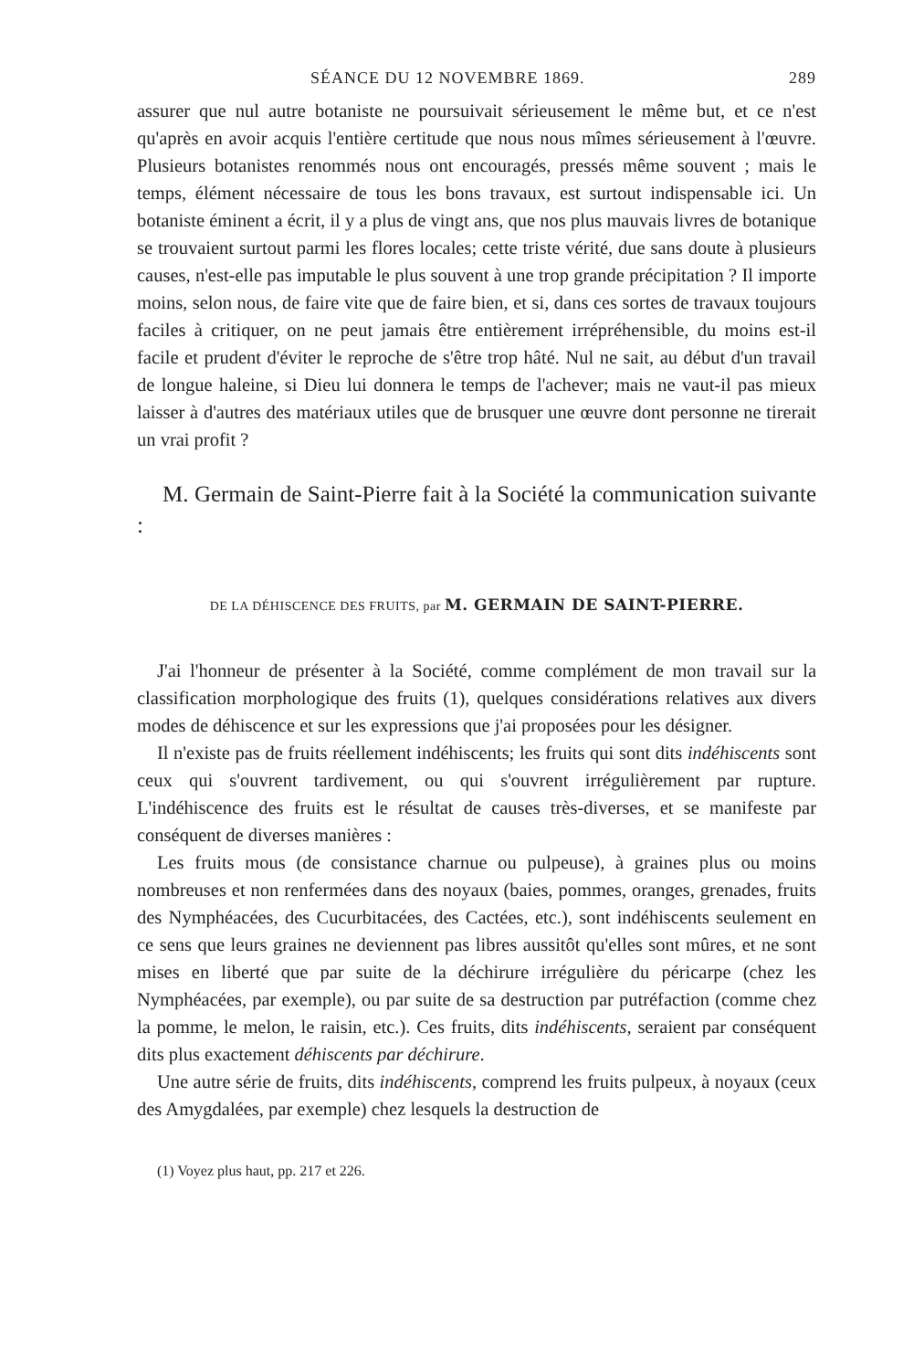SÉANCE DU 12 NOVEMBRE 1869. 289
assurer que nul autre botaniste ne poursuivait sérieusement le même but, et ce n'est qu'après en avoir acquis l'entière certitude que nous nous mîmes sérieusement à l'œuvre. Plusieurs botanistes renommés nous ont encouragés, pressés même souvent ; mais le temps, élément nécessaire de tous les bons travaux, est surtout indispensable ici. Un botaniste éminent a écrit, il y a plus de vingt ans, que nos plus mauvais livres de botanique se trouvaient surtout parmi les flores locales; cette triste vérité, due sans doute à plusieurs causes, n'est-elle pas imputable le plus souvent à une trop grande précipitation ? Il importe moins, selon nous, de faire vite que de faire bien, et si, dans ces sortes de travaux toujours faciles à critiquer, on ne peut jamais être entièrement irrépréhensible, du moins est-il facile et prudent d'éviter le reproche de s'être trop hâté. Nul ne sait, au début d'un travail de longue haleine, si Dieu lui donnera le temps de l'achever; mais ne vaut-il pas mieux laisser à d'autres des matériaux utiles que de brusquer une œuvre dont personne ne tirerait un vrai profit ?
M. Germain de Saint-Pierre fait à la Société la communication suivante :
DE LA DÉHISCENCE DES FRUITS, par M. GERMAIN DE SAINT-PIERRE.
J'ai l'honneur de présenter à la Société, comme complément de mon travail sur la classification morphologique des fruits (1), quelques considérations relatives aux divers modes de déhiscence et sur les expressions que j'ai proposées pour les désigner.
Il n'existe pas de fruits réellement indéhiscents; les fruits qui sont dits indéhiscents sont ceux qui s'ouvrent tardivement, ou qui s'ouvrent irrégulièrement par rupture. L'indéhiscence des fruits est le résultat de causes très-diverses, et se manifeste par conséquent de diverses manières :
Les fruits mous (de consistance charnue ou pulpeuse), à graines plus ou moins nombreuses et non renfermées dans des noyaux (baies, pommes, oranges, grenades, fruits des Nymphéacées, des Cucurbitacées, des Cactées, etc.), sont indéhiscents seulement en ce sens que leurs graines ne deviennent pas libres aussitôt qu'elles sont mûres, et ne sont mises en liberté que par suite de la déchirure irrégulière du péricarpe (chez les Nymphéacées, par exemple), ou par suite de sa destruction par putréfaction (comme chez la pomme, le melon, le raisin, etc.). Ces fruits, dits indéhiscents, seraient par conséquent dits plus exactement déhiscents par déchirure.
Une autre série de fruits, dits indéhiscents, comprend les fruits pulpeux, à noyaux (ceux des Amygdalées, par exemple) chez lesquels la destruction de
(1) Voyez plus haut, pp. 217 et 226.